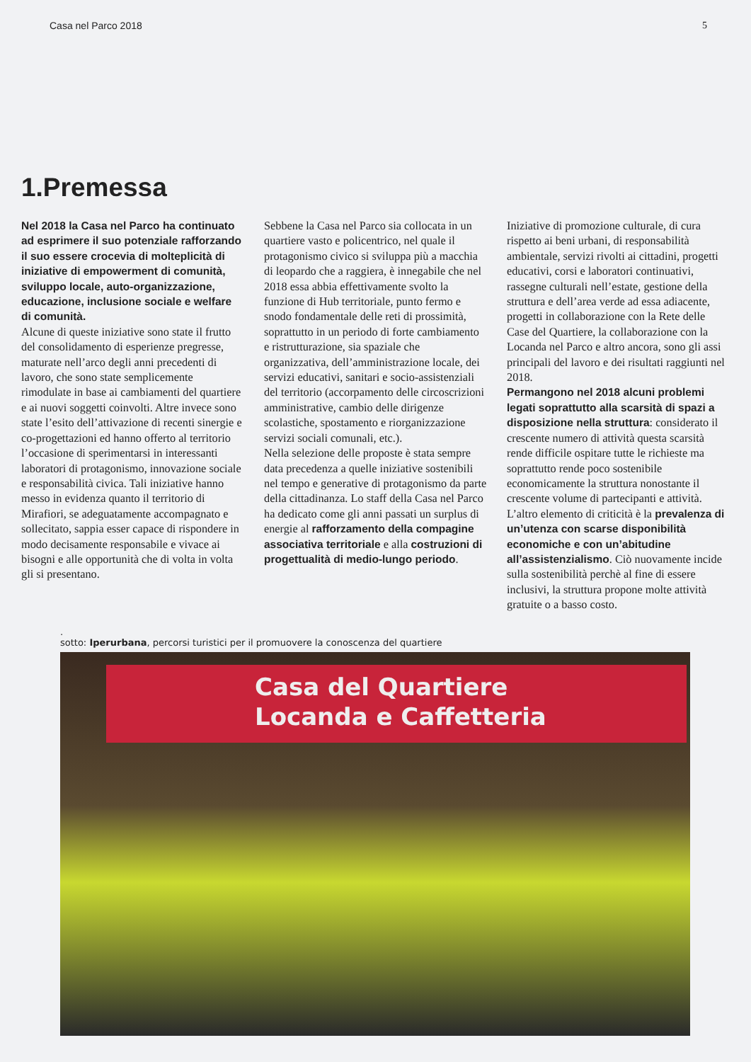Casa nel Parco 2018 5
1.Premessa
Nel 2018 la Casa nel Parco ha continuato ad esprimere il suo potenziale rafforzando il suo essere crocevia di molteplicità di iniziative di empowerment di comunità, sviluppo locale, auto-organizzazione, educazione, inclusione sociale e welfare di comunità.
Alcune di queste iniziative sono state il frutto del consolidamento di esperienze pregresse, maturate nell’arco degli anni precedenti di lavoro, che sono state semplicemente rimodulate in base ai cambiamenti del quartiere e ai nuovi soggetti coinvolti. Altre invece sono state l’esito dell’attivazione di recenti sinergie e co-progettazioni ed hanno offerto al territorio l’occasione di sperimentarsi in interessanti laboratori di protagonismo, innovazione sociale e responsabilità civica. Tali iniziative hanno messo in evidenza quanto il territorio di Mirafiori, se adeguatamente accompagnato e sollecitato, sappia esser capace di rispondere in modo decisamente responsabile e vivace ai bisogni e alle opportunità che di volta in volta gli si presentano.
Sebbene la Casa nel Parco sia collocata in un quartiere vasto e policentrico, nel quale il protagonismo civico si sviluppa più a macchia di leopardo che a raggiera, è innegabile che nel 2018 essa abbia effettivamente svolto la funzione di Hub territoriale, punto fermo e snodo fondamentale delle reti di prossimità, soprattutto in un periodo di forte cambiamento e ristrutturazione, sia spaziale che organizzativa, dell’amministrazione locale, dei servizi educativi, sanitari e socio-assistenziali del territorio (accorpamento delle circoscrizioni amministrative, cambio delle dirigenze scolastiche, spostamento e riorganizzazione servizi sociali comunali, etc.).
Nella selezione delle proposte è stata sempre data precedenza a quelle iniziative sostenibili nel tempo e generative di protagonismo da parte della cittadinanza. Lo staff della Casa nel Parco ha dedicato come gli anni passati un surplus di energie al rafforzamento della compagine associativa territoriale e alla costruzioni di progettualità di medio-lungo periodo.
Iniziative di promozione culturale, di cura rispetto ai beni urbani, di responsabilità ambientale, servizi rivolti ai cittadini, progetti educativi, corsi e laboratori continuativi, rassegne culturali nell’estate, gestione della struttura e dell’area verde ad essa adiacente, progetti in collaborazione con la Rete delle Case del Quartiere, la collaborazione con la Locanda nel Parco e altro ancora, sono gli assi principali del lavoro e dei risultati raggiunti nel 2018.
Permangono nel 2018 alcuni problemi legati soprattutto alla scarsità di spazi a disposizione nella struttura: considerato il crescente numero di attività questa scarsità rende difficile ospitare tutte le richieste ma soprattutto rende poco sostenibile economicamente la struttura nonostante il crescente volume di partecipanti e attività. L’altro elemento di criticità è la prevalenza di un’utenza con scarse disponibilità economiche e con un’abitudine all’assistenzialismo. Ciò nuovamente incide sulla sostenibilità perchè al fine di essere inclusivi, la struttura propone molte attività gratuite o a basso costo.
.
sotto: Iperurbana, percorsi turistici per il promuovere la conoscenza del quartiere
Casa del Quartiere
Locanda e Caffetteria